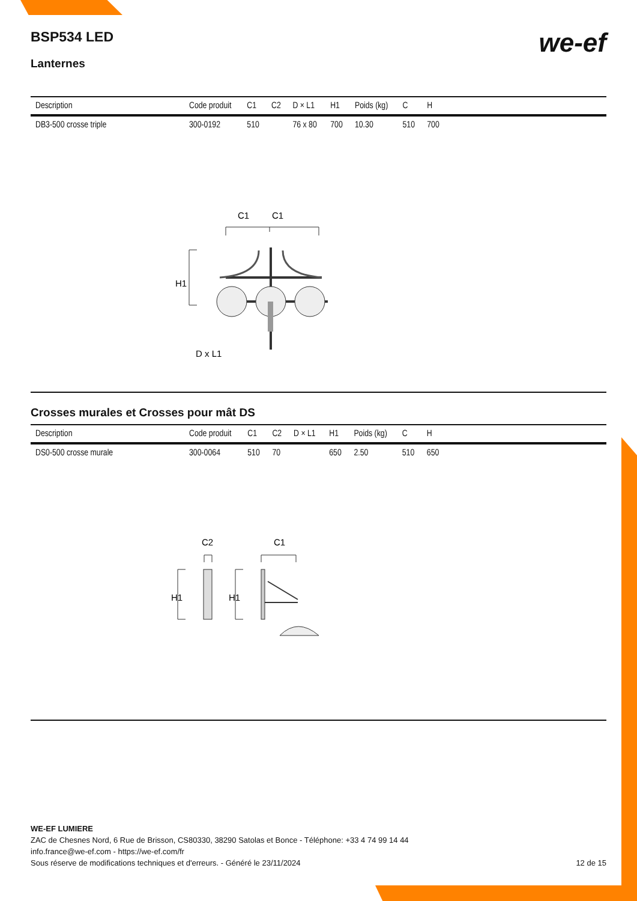BSP534 LED
we-ef
Lanternes
| Description | Code produit | C1 | C2 | D × L1 | H1 | Poids (kg) | C | H | |
| --- | --- | --- | --- | --- | --- | --- | --- | --- | --- |
| DB3-500 crosse triple | 300-0192 | 510 | | 76 x 80 | 700 | 10.30 | 510 | 700 | |
C1
C1
H1
D x L1
Crosses murales et Crosses pour mât DS
| Description | Code produit | C1 | C2 | D × L1 | H1 | Poids (kg) | C | H | |
| --- | --- | --- | --- | --- | --- | --- | --- | --- | --- |
| DS0-500 crosse murale | 300-0064 | 510 | 70 | | 650 | 2.50 | 510 | 650 | |
C2
C1
H1
H1
WE-EF LUMIERE
ZAC de Chesnes Nord, 6 Rue de Brisson, CS80330, 38290 Satolas et Bonce - Téléphone: +33 4 74 99 14 44
info.france@we-ef.com - https://we-ef.com/fr
Sous réserve de modifications techniques et d'erreurs. - Généré le 23/11/2024 12 de 15